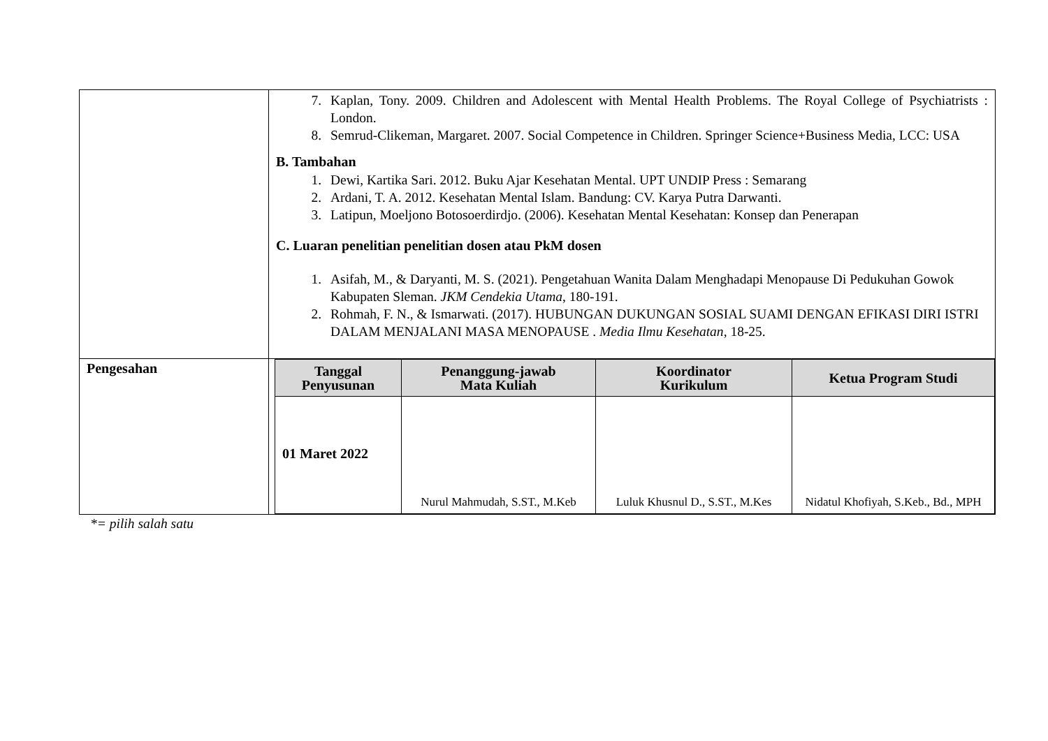| | 7. Kaplan, Tony. 2009. Children and Adolescent with Mental Health Problems. The Royal College of Psychiatrists : London. 8. Semrud-Clikeman, Margaret. 2007. Social Competence in Children. Springer Science+Business Media, LCC: USA B. Tambahan 1. Dewi, Kartika Sari. 2012. Buku Ajar Kesehatan Mental. UPT UNDIP Press : Semarang 2. Ardani, T. A. 2012. Kesehatan Mental Islam. Bandung: CV. Karya Putra Darwanti. 3. Latipun, Moeljono Botosoerdirdjo. (2006). Kesehatan Mental Kesehatan: Konsep dan Penerapan C. Luaran penelitian penelitian dosen atau PkM dosen 1. Asifah, M., & Daryanti, M. S. (2021). Pengetahuan Wanita Dalam Menghadapi Menopause Di Pedukuhan Gowok Kabupaten Sleman. JKM Cendekia Utama , 180-191. 2. Rohmah, F. N., & Ismarwati. (2017). HUBUNGAN DUKUNGAN SOSIAL SUAMI DENGAN EFIKASI DIRI ISTRI DALAM MENJALANI MASA MENOPAUSE . Media Ilmu Kesehatan , 18-25. |
| Pengesahan | / Tanggal Penyusunan / Penanggung-jawab Mata Kuliah / Koordinator Kurikulum / Ketua Program Studi / / --- / --- / --- / --- / / 01 Maret 2022 / Nurul Mahmudah, S.ST., M.Keb / Luluk Khusnul D., S.ST., M.Kes / Nidatul Khofiyah, S.Keb., Bd., MPH / |
*= pilih salah satu